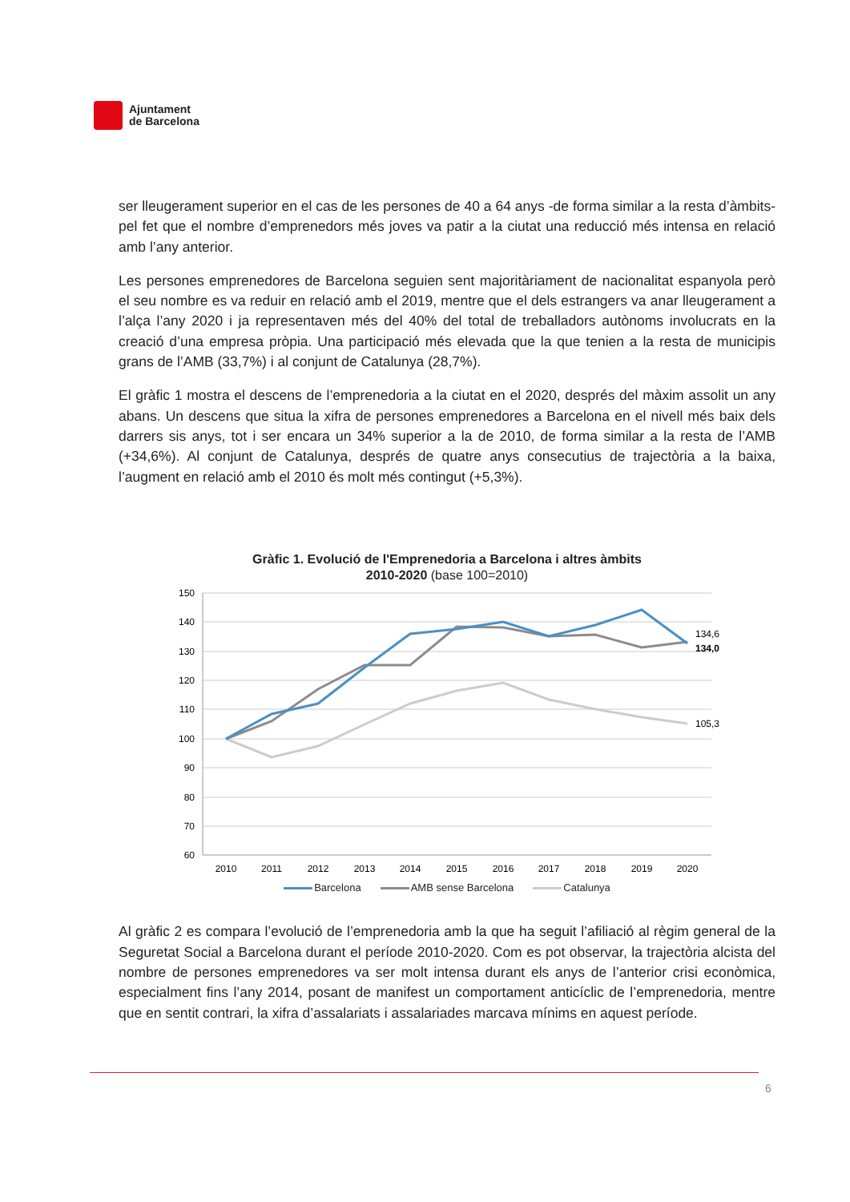Ajuntament
de Barcelona
ser lleugerament superior en el cas de les persones de 40 a 64 anys -de forma similar a la resta d’àmbits- pel fet que el nombre d’emprenedors més joves va patir a la ciutat una reducció més intensa en relació amb l’any anterior.
Les persones emprenedores de Barcelona seguien sent majoritàriament de nacionalitat espanyola però el seu nombre es va reduir en relació amb el 2019, mentre que el dels estrangers va anar lleugerament a l’alça l’any 2020 i ja representaven més del 40% del total de treballadors autònoms involucrats en la creació d’una empresa pròpia. Una participació més elevada que la que tenien a la resta de municipis grans de l’AMB (33,7%) i al conjunt de Catalunya (28,7%).
El gràfic 1 mostra el descens de l’emprenedoria a la ciutat en el 2020, després del màxim assolit un any abans. Un descens que situa la xifra de persones emprenedores a Barcelona en el nivell més baix dels darrers sis anys, tot i ser encara un 34% superior a la de 2010, de forma similar a la resta de l’AMB (+34,6%). Al conjunt de Catalunya, després de quatre anys consecutius de trajectòria a la baixa, l’augment en relació amb el 2010 és molt més contingut (+5,3%).
Gràfic 1. Evolució de l'Emprenedoria a Barcelona i altres àmbits
2010-2020 (base 100=2010)
150
140
130
120
110
100
90
80
70
60
2010
2011
2012
2013
2014
2015
2016
2017
2018
2019
2020
134,6
134,0
105,3
Barcelona AMB sense Barcelona Catalunya
Al gràfic 2 es compara l’evolució de l’emprenedoria amb la que ha seguit l’afiliació al règim general de la Seguretat Social a Barcelona durant el període 2010-2020. Com es pot observar, la trajectòria alcista del nombre de persones emprenedores va ser molt intensa durant els anys de l’anterior crisi econòmica, especialment fins l’any 2014, posant de manifest un comportament anticíclic de l’emprenedoria, mentre que en sentit contrari, la xifra d’assalariats i assalariades marcava mínims en aquest període.
6